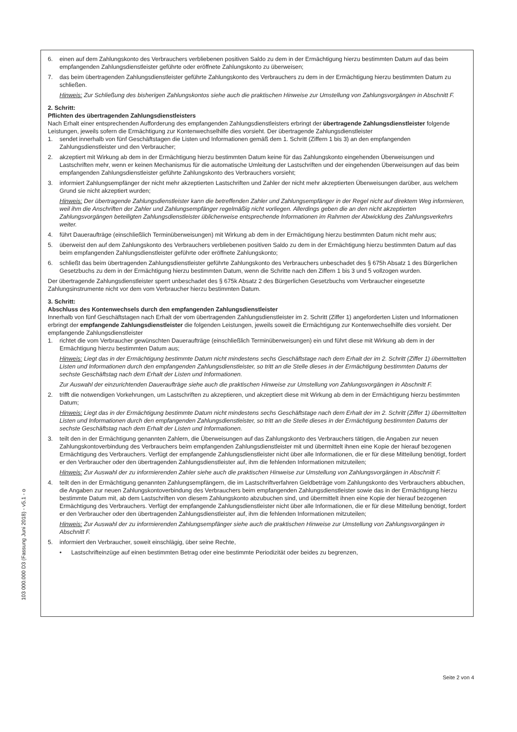6. einen auf dem Zahlungskonto des Verbrauchers verbliebenen positiven Saldo zu dem in der Ermächtigung hierzu bestimmten Datum auf das beim empfangenden Zahlungsdienstleister geführte oder eröffnete Zahlungskonto zu überweisen;
7. das beim übertragenden Zahlungsdienstleister geführte Zahlungskonto des Verbrauchers zu dem in der Ermächtigung hierzu bestimmten Datum zu schließen.
Hinweis: Zur Schließung des bisherigen Zahlungskontos siehe auch die praktischen Hinweise zur Umstellung von Zahlungsvorgängen in Abschnitt F.
2. Schritt:
Pflichten des übertragenden Zahlungsdienstleisters
Nach Erhalt einer entsprechenden Aufforderung des empfangenden Zahlungsdienstleisters erbringt der übertragende Zahlungsdienstleister folgende Leistungen, jeweils sofern die Ermächtigung zur Kontenwechselhilfe dies vorsieht. Der übertragende Zahlungsdienstleister
1. sendet innerhalb von fünf Geschäftstagen die Listen und Informationen gemäß dem 1. Schritt (Ziffern 1 bis 3) an den empfangenden Zahlungsdienstleister und den Verbraucher;
2. akzeptiert mit Wirkung ab dem in der Ermächtigung hierzu bestimmten Datum keine für das Zahlungskonto eingehenden Überweisungen und Lastschriften mehr, wenn er keinen Mechanismus für die automatische Umleitung der Lastschriften und der eingehenden Überweisungen auf das beim empfangenden Zahlungsdienstleister geführte Zahlungskonto des Verbrauchers vorsieht;
3. informiert Zahlungsempfänger der nicht mehr akzeptierten Lastschriften und Zahler der nicht mehr akzeptierten Überweisungen darüber, aus welchem Grund sie nicht akzeptiert wurden;
Hinweis: Der übertragende Zahlungsdienstleister kann die betreffenden Zahler und Zahlungsempfänger in der Regel nicht auf direktem Weg informieren, weil ihm die Anschriften der Zahler und Zahlungsempfänger regelmäßig nicht vorliegen. Allerdings geben die an den nicht akzeptierten Zahlungsvorgängen beteiligten Zahlungsdienstleister üblicherweise entsprechende Informationen im Rahmen der Abwicklung des Zahlungsverkehrs weiter.
4. führt Daueraufträge (einschließlich Terminüberweisungen) mit Wirkung ab dem in der Ermächtigung hierzu bestimmten Datum nicht mehr aus;
5. überweist den auf dem Zahlungskonto des Verbrauchers verbliebenen positiven Saldo zu dem in der Ermächtigung hierzu bestimmten Datum auf das beim empfangenden Zahlungsdienstleister geführte oder eröffnete Zahlungskonto;
6. schließt das beim übertragenden Zahlungsdienstleister geführte Zahlungskonto des Verbrauchers unbeschadet des § 675h Absatz 1 des Bürgerlichen Gesetzbuchs zu dem in der Ermächtigung hierzu bestimmten Datum, wenn die Schritte nach den Ziffern 1 bis 3 und 5 vollzogen wurden.
Der übertragende Zahlungsdienstleister sperrt unbeschadet des § 675k Absatz 2 des Bürgerlichen Gesetzbuchs vom Verbraucher eingesetzte Zahlungsinstrumente nicht vor dem vom Verbraucher hierzu bestimmten Datum.
3. Schritt:
Abschluss des Kontenwechsels durch den empfangenden Zahlungsdienstleister
Innerhalb von fünf Geschäftstagen nach Erhalt der vom übertragenden Zahlungsdienstleister im 2. Schritt (Ziffer 1) angeforderten Listen und Informationen erbringt der empfangende Zahlungsdienstleister die folgenden Leistungen, jeweils soweit die Ermächtigung zur Kontenwechselhilfe dies vorsieht. Der empfangende Zahlungsdienstleister
1. richtet die vom Verbraucher gewünschten Daueraufträge (einschließlich Terminüberweisungen) ein und führt diese mit Wirkung ab dem in der Ermächtigung hierzu bestimmten Datum aus;
Hinweis: Liegt das in der Ermächtigung bestimmte Datum nicht mindestens sechs Geschäftstage nach dem Erhalt der im 2. Schritt (Ziffer 1) übermittelten Listen und Informationen durch den empfangenden Zahlungsdienstleister, so tritt an die Stelle dieses in der Ermächtigung bestimmten Datums der sechste Geschäftstag nach dem Erhalt der Listen und Informationen.
Zur Auswahl der einzurichtenden Daueraufträge siehe auch die praktischen Hinweise zur Umstellung von Zahlungsvorgängen in Abschnitt F.
2. trifft die notwendigen Vorkehrungen, um Lastschriften zu akzeptieren, und akzeptiert diese mit Wirkung ab dem in der Ermächtigung hierzu bestimmten Datum;
Hinweis: Liegt das in der Ermächtigung bestimmte Datum nicht mindestens sechs Geschäftstage nach dem Erhalt der im 2. Schritt (Ziffer 1) übermittelten Listen und Informationen durch den empfangenden Zahlungsdienstleister, so tritt an die Stelle dieses in der Ermächtigung bestimmten Datums der sechste Geschäftstag nach dem Erhalt der Listen und Informationen.
3. teilt den in der Ermächtigung genannten Zahlern, die Überweisungen auf das Zahlungskonto des Verbrauchers tätigen, die Angaben zur neuen Zahlungskontoverbindung des Verbrauchers beim empfangenden Zahlungsdienstleister mit und übermittelt ihnen eine Kopie der hierauf bezogenen Ermächtigung des Verbrauchers. Verfügt der empfangende Zahlungsdienstleister nicht über alle Informationen, die er für diese Mitteilung benötigt, fordert er den Verbraucher oder den übertragenden Zahlungsdienstleister auf, ihm die fehlenden Informationen mitzuteilen;
Hinweis: Zur Auswahl der zu informierenden Zahler siehe auch die praktischen Hinweise zur Umstellung von Zahlungsvorgängen in Abschnitt F.
4. teilt den in der Ermächtigung genannten Zahlungsempfängern, die im Lastschriftverfahren Geldbeträge vom Zahlungskonto des Verbrauchers abbuchen, die Angaben zur neuen Zahlungskontoverbindung des Verbrauchers beim empfangenden Zahlungsdienstleister sowie das in der Ermächtigung hierzu bestimmte Datum mit, ab dem Lastschriften von diesem Zahlungskonto abzubuchen sind, und übermittelt ihnen eine Kopie der hierauf bezogenen Ermächtigung des Verbrauchers. Verfügt der empfangende Zahlungsdienstleister nicht über alle Informationen, die er für diese Mitteilung benötigt, fordert er den Verbraucher oder den übertragenden Zahlungsdienstleister auf, ihm die fehlenden Informationen mitzuteilen;
Hinweis: Zur Auswahl der zu informierenden Zahlungsempfänger siehe auch die praktischen Hinweise zur Umstellung von Zahlungsvorgängen in Abschnitt F.
5. informiert den Verbraucher, soweit einschlägig, über seine Rechte,
• Lastschrifteinzüge auf einen bestimmten Betrag oder eine bestimmte Periodizität oder beides zu begrenzen,
103 000.000 D3 (Fassung Juni 2018) - v5.1 - o
Seite 2 von 4